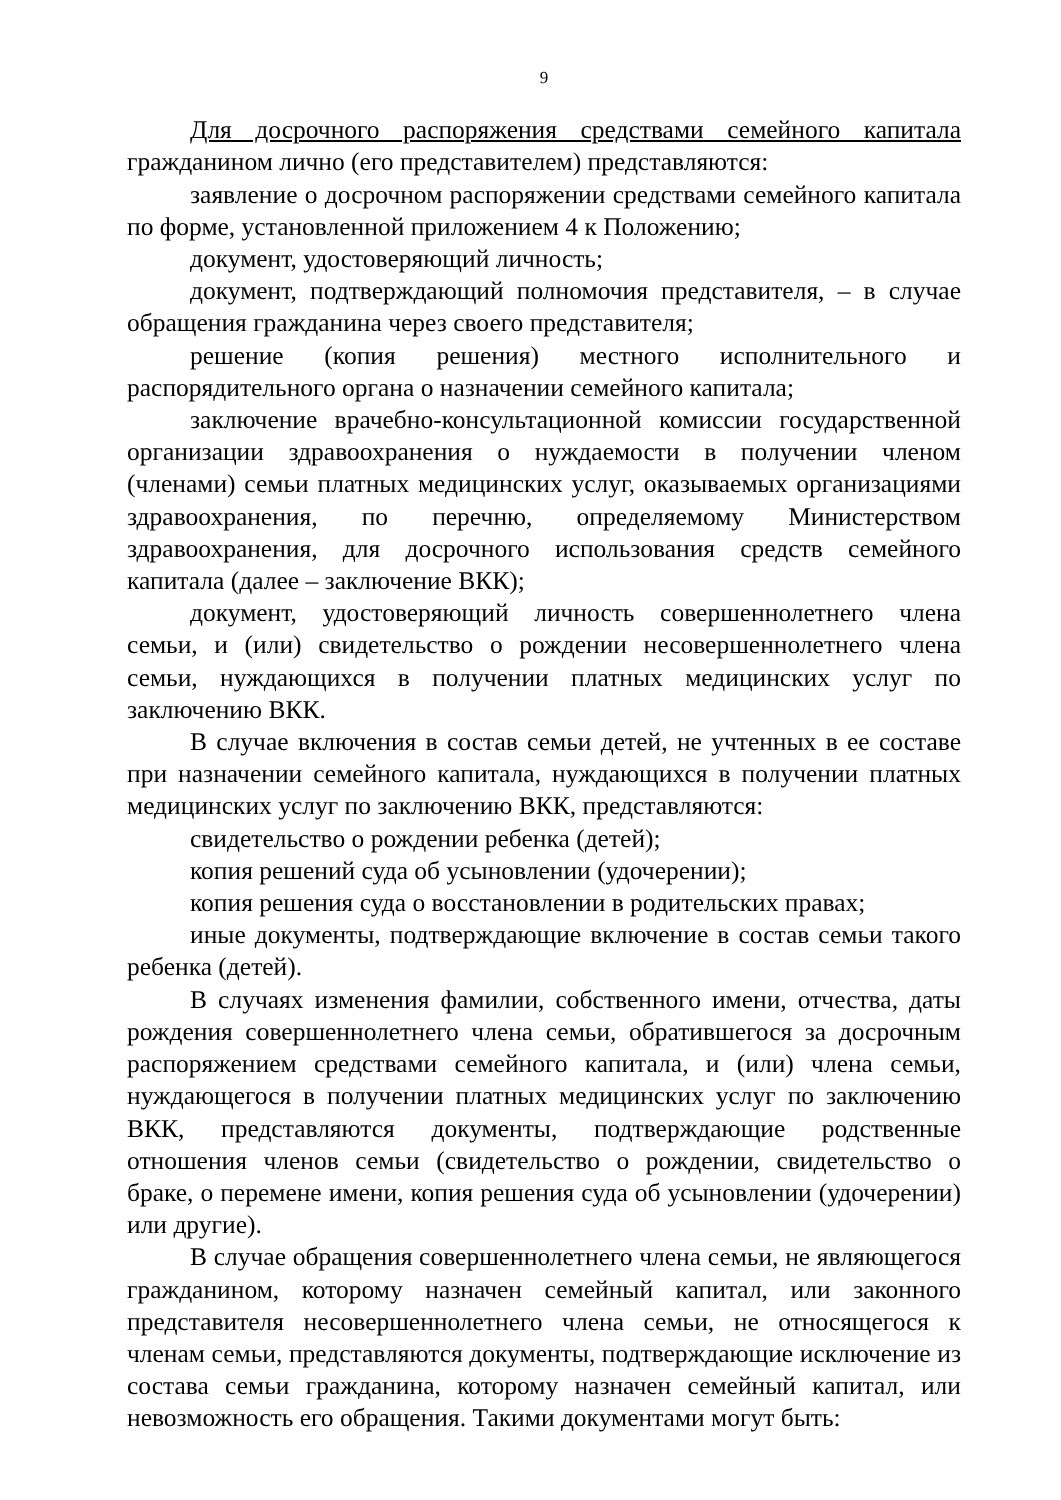9
Для досрочного распоряжения средствами семейного капитала гражданином лично (его представителем) представляются:
заявление о досрочном распоряжении средствами семейного капитала по форме, установленной приложением 4 к Положению;
документ, удостоверяющий личность;
документ, подтверждающий полномочия представителя, – в случае обращения гражданина через своего представителя;
решение (копия решения) местного исполнительного и распорядительного органа о назначении семейного капитала;
заключение врачебно-консультационной комиссии государственной организации здравоохранения о нуждаемости в получении членом (членами) семьи платных медицинских услуг, оказываемых организациями здравоохранения, по перечню, определяемому Министерством здравоохранения, для досрочного использования средств семейного капитала (далее – заключение ВКК);
документ, удостоверяющий личность совершеннолетнего члена семьи, и (или) свидетельство о рождении несовершеннолетнего члена семьи, нуждающихся в получении платных медицинских услуг по заключению ВКК.
В случае включения в состав семьи детей, не учтенных в ее составе при назначении семейного капитала, нуждающихся в получении платных медицинских услуг по заключению ВКК, представляются:
свидетельство о рождении ребенка (детей);
копия решений суда об усыновлении (удочерении);
копия решения суда о восстановлении в родительских правах;
иные документы, подтверждающие включение в состав семьи такого ребенка (детей).
В случаях изменения фамилии, собственного имени, отчества, даты рождения совершеннолетнего члена семьи, обратившегося за досрочным распоряжением средствами семейного капитала, и (или) члена семьи, нуждающегося в получении платных медицинских услуг по заключению ВКК, представляются документы, подтверждающие родственные отношения членов семьи (свидетельство о рождении, свидетельство о браке, о перемене имени, копия решения суда об усыновлении (удочерении) или другие).
В случае обращения совершеннолетнего члена семьи, не являющегося гражданином, которому назначен семейный капитал, или законного представителя несовершеннолетнего члена семьи, не относящегося к членам семьи, представляются документы, подтверждающие исключение из состава семьи гражданина, которому назначен семейный капитал, или невозможность его обращения. Такими документами могут быть: